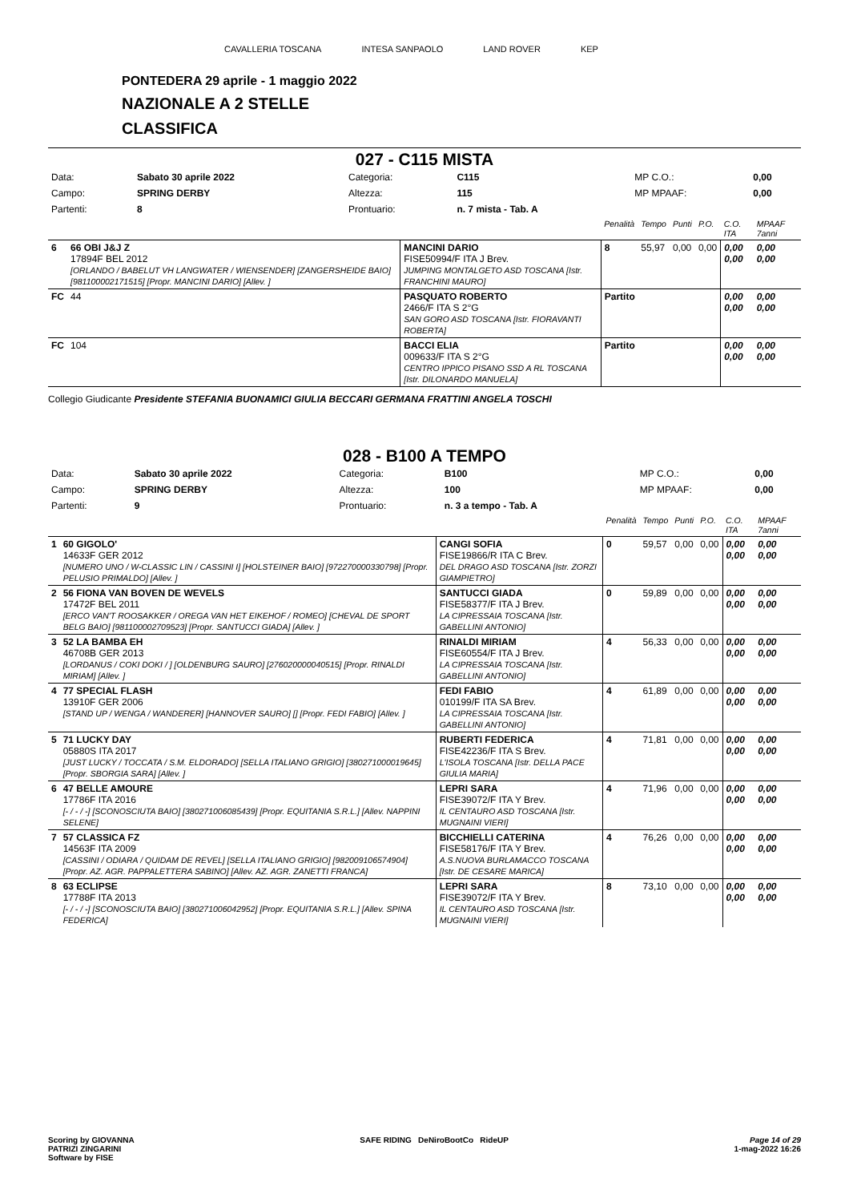CAVALLERIA TOSCANA INTESA SANPAOLO LAND ROVER KEP
PONTEDERA 29 aprile - 1 maggio 2022
NAZIONALE A 2 STELLE
CLASSIFICA
027 - C115 MISTA
| Data: | Sabato 30 aprile 2022 | Categoria: | C115 | MP C.O.: | 0,00 |
| Campo: | SPRING DERBY | Altezza: | 115 | MP MPAAF: | 0,00 |
| Partenti: | 8 | Prontuario: | n. 7 mista - Tab. A | | |
| | | | Penalità | Tempo | Punti | P.O. | C.O. ITA | MPAAF 7anni |
| 6 | 66 OBI J&J Z 17894F BEL 2012 [ORLANDO / BABELUT VH LANGWATER / WIENSENDER] [ZANGERSHEIDE BAIO] [981100002171515] [Propr. MANCINI DARIO] [Allev. ] | MANCINI DARIO FISE50994/F ITA J Brev. JUMPING MONTALGETO ASD TOSCANA [Istr. FRANCHINI MAURO] | 8 | 55,97 | 0,00 | 0,00 | 0,00 0,00 | 0,00 0,00 |
| FC | 44 | PASQUATO ROBERTO 2466/F ITA S 2°G SAN GORO ASD TOSCANA [Istr. FIORAVANTI ROBERTA] | Partito | | | | 0,00 0,00 | 0,00 0,00 |
| FC | 104 | BACCI ELIA 009633/F ITA S 2°G CENTRO IPPICO PISANO SSD A RL TOSCANA [Istr. DILONARDO MANUELA] | Partito | | | | 0,00 0,00 | 0,00 0,00 |
Collegio Giudicante Presidente STEFANIA BUONAMICI GIULIA BECCARI GERMANA FRATTINI ANGELA TOSCHI
028 - B100 A TEMPO
| Data: | Sabato 30 aprile 2022 | Categoria: | B100 | MP C.O.: | 0,00 |
| Campo: | SPRING DERBY | Altezza: | 100 | MP MPAAF: | 0,00 |
| Partenti: | 9 | Prontuario: | n. 3 a tempo - Tab. A | | |
| | | | Penalità | Tempo | Punti | P.O. | C.O. ITA | MPAAF 7anni |
| 1 | 60 GIGOLO' 14633F GER 2012 [NUMERO UNO / W-CLASSIC LIN / CASSINI I] [HOLSTEINER BAIO] [972270000330798] [Propr. PELUSIO PRIMALDO] [Allev. ] | CANGI SOFIA FISE19866/R ITA C Brev. DEL DRAGO ASD TOSCANA [Istr. ZORZI GIAMPIETRO] | 0 | 59,57 | 0,00 | 0,00 | 0,00 0,00 | 0,00 0,00 |
| 2 | 56 FIONA VAN BOVEN DE WEVELS 17472F BEL 2011 [ERCO VAN'T ROOSAKKER / OREGA VAN HET EIKEHOF / ROMEO] [CHEVAL DE SPORT BELG BAIO] [981100002709523] [Propr. SANTUCCI GIADA] [Allev. ] | SANTUCCI GIADA FISE58377/F ITA J Brev. LA CIPRESSAIA TOSCANA [Istr. GABELLINI ANTONIO] | 0 | 59,89 | 0,00 | 0,00 | 0,00 0,00 | 0,00 0,00 |
| 3 | 52 LA BAMBA EH 46708B GER 2013 [LORDANUS / COKI DOKI / ] [OLDENBURG SAURO] [276020000040515] [Propr. RINALDI MIRIAM] [Allev. ] | RINALDI MIRIAM FISE60554/F ITA J Brev. LA CIPRESSAIA TOSCANA [Istr. GABELLINI ANTONIO] | 4 | 56,33 | 0,00 | 0,00 | 0,00 0,00 | 0,00 0,00 |
| 4 | 77 SPECIAL FLASH 13910F GER 2006 [STAND UP / WENGA / WANDERER] [HANNOVER SAURO] [] [Propr. FEDI FABIO] [Allev. ] | FEDI FABIO 010199/F ITA SA Brev. LA CIPRESSAIA TOSCANA [Istr. GABELLINI ANTONIO] | 4 | 61,89 | 0,00 | 0,00 | 0,00 0,00 | 0,00 0,00 |
| 5 | 71 LUCKY DAY 05880S ITA 2017 [JUST LUCKY / TOCCATA / S.M. ELDORADO] [SELLA ITALIANO GRIGIO] [380271000019645] [Propr. SBORGIA SARA] [Allev. ] | RUBERTI FEDERICA FISE42236/F ITA S Brev. L'ISOLA TOSCANA [Istr. DELLA PACE GIULIA MARIA] | 4 | 71,81 | 0,00 | 0,00 | 0,00 0,00 | 0,00 0,00 |
| 6 | 47 BELLE AMOURE 17786F ITA 2016 [- / - / -] [SCONOSCIUTA BAIO] [380271006085439] [Propr. EQUITANIA S.R.L.] [Allev. NAPPINI SELENE] | LEPRI SARA FISE39072/F ITA Y Brev. IL CENTAURO ASD TOSCANA [Istr. MUGNAINI VIERI] | 4 | 71,96 | 0,00 | 0,00 | 0,00 0,00 | 0,00 0,00 |
| 7 | 57 CLASSICA FZ 14563F ITA 2009 [CASSINI / ODIARA / QUIDAM DE REVEL] [SELLA ITALIANO GRIGIO] [982009106574904] [Propr. AZ. AGR. PAPPALETTERA SABINO] [Allev. AZ. AGR. ZANETTI FRANCA] | BICCHIELLI CATERINA FISE58176/F ITA Y Brev. A.S.NUOVA BURLAMACCO TOSCANA [Istr. DE CESARE MARICA] | 4 | 76,26 | 0,00 | 0,00 | 0,00 0,00 | 0,00 0,00 |
| 8 | 63 ECLIPSE 17788F ITA 2013 [- / - / -] [SCONOSCIUTA BAIO] [380271006042952] [Propr. EQUITANIA S.R.L.] [Allev. SPINA FEDERICA] | LEPRI SARA FISE39072/F ITA Y Brev. IL CENTAURO ASD TOSCANA [Istr. MUGNAINI VIERI] | 8 | 73,10 | 0,00 | 0,00 | 0,00 0,00 | 0,00 0,00 |
Scoring by GIOVANNA
PATRIZI ZINGARINI
Software by FISE
SAFE RIDING DeNiroBootCo RideUP
Page 14 of 29
1-mag-2022 16:26